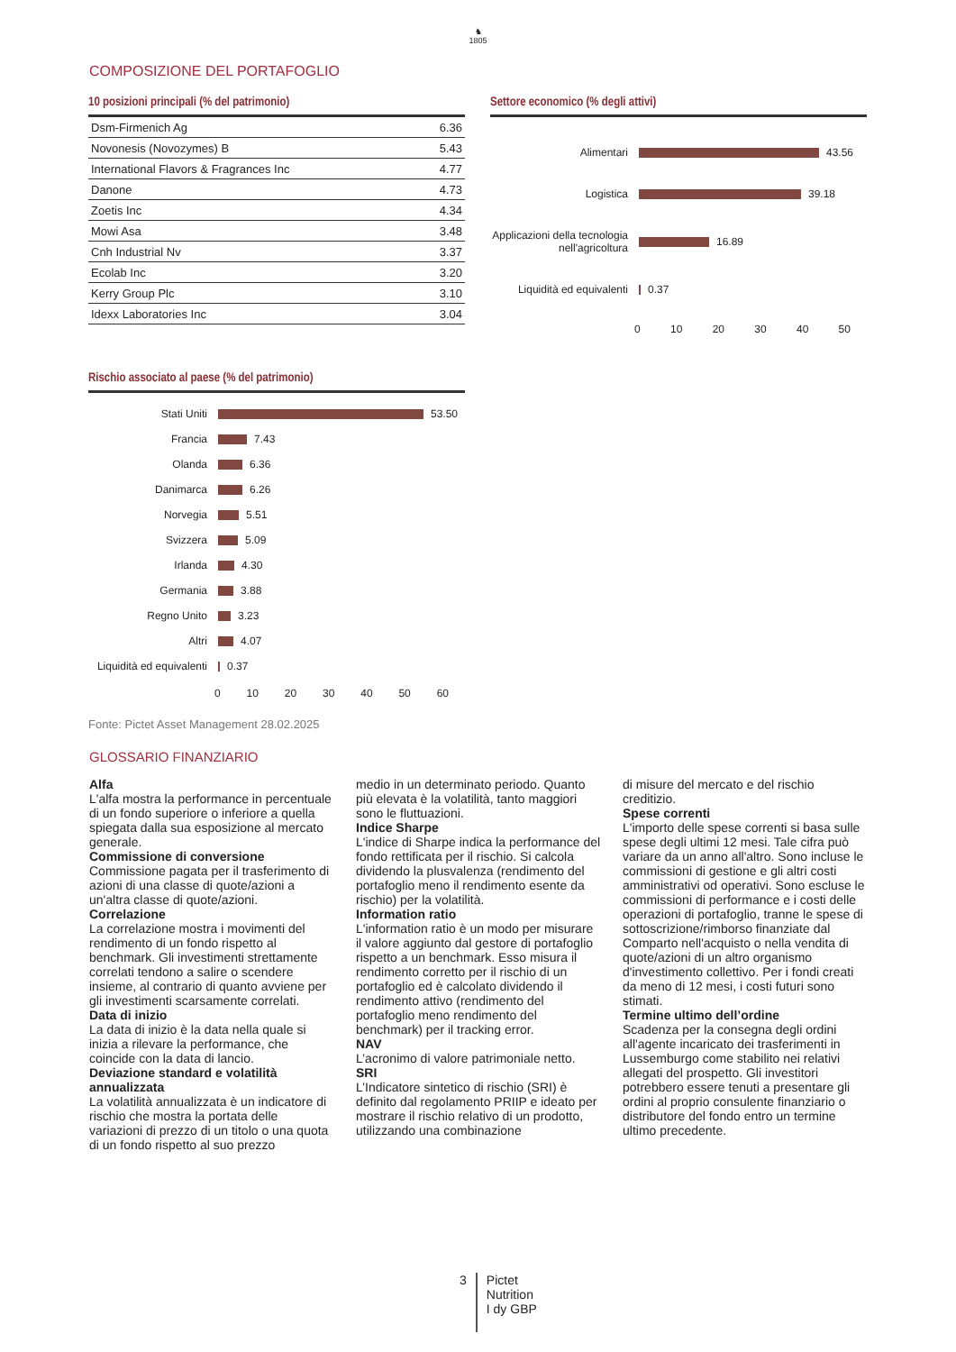♞
1805
COMPOSIZIONE DEL PORTAFOGLIO
10 posizioni principali (% del patrimonio)
| Dsm-Firmenich Ag | 6.36 |
| Novonesis (Novozymes) B | 5.43 |
| International Flavors & Fragrances Inc | 4.77 |
| Danone | 4.73 |
| Zoetis Inc | 4.34 |
| Mowi Asa | 3.48 |
| Cnh Industrial Nv | 3.37 |
| Ecolab Inc | 3.20 |
| Kerry Group Plc | 3.10 |
| Idexx Laboratories Inc | 3.04 |
Settore economico (% degli attivi)
Alimentari
43.56
Logistica
39.18
Applicazioni della tecnologia nell'agricoltura
16.89
Liquidità ed equivalenti
0.37
0 10 20 30 40 50
Rischio associato al paese (% del patrimonio)
Stati Uniti
53.50
Francia
7.43
Olanda
6.36
Danimarca
6.26
Norvegia
5.51
Svizzera
5.09
Irlanda
4.30
Germania
3.88
Regno Unito
3.23
Altri
4.07
Liquidità ed equivalenti
0.37
0 10 20 30 40 50 60
Fonte: Pictet Asset Management 28.02.2025
GLOSSARIO FINANZIARIO
Alfa
L'alfa mostra la performance in percentuale di un fondo superiore o inferiore a quella spiegata dalla sua esposizione al mercato generale.
Commissione di conversione
Commissione pagata per il trasferimento di azioni di una classe di quote/azioni a un'altra classe di quote/azioni.
Correlazione
La correlazione mostra i movimenti del rendimento di un fondo rispetto al benchmark. Gli investimenti strettamente correlati tendono a salire o scendere insieme, al contrario di quanto avviene per gli investimenti scarsamente correlati.
Data di inizio
La data di inizio è la data nella quale si inizia a rilevare la performance, che coincide con la data di lancio.
Deviazione standard e volatilità annualizzata
La volatilità annualizzata è un indicatore di rischio che mostra la portata delle variazioni di prezzo di un titolo o una quota di un fondo rispetto al suo prezzo
medio in un determinato periodo. Quanto più elevata è la volatilità, tanto maggiori sono le fluttuazioni.
Indice Sharpe
L'indice di Sharpe indica la performance del fondo rettificata per il rischio. Si calcola dividendo la plusvalenza (rendimento del portafoglio meno il rendimento esente da rischio) per la volatilità.
Information ratio
L'information ratio è un modo per misurare il valore aggiunto dal gestore di portafoglio rispetto a un benchmark. Esso misura il rendimento corretto per il rischio di un portafoglio ed è calcolato dividendo il rendimento attivo (rendimento del portafoglio meno rendimento del benchmark) per il tracking error.
NAV
L’acronimo di valore patrimoniale netto.
SRI
L’Indicatore sintetico di rischio (SRI) è definito dal regolamento PRIIP e ideato per mostrare il rischio relativo di un prodotto, utilizzando una combinazione
di misure del mercato e del rischio creditizio.
Spese correnti
L'importo delle spese correnti si basa sulle spese degli ultimi 12 mesi. Tale cifra può variare da un anno all'altro. Sono incluse le commissioni di gestione e gli altri costi amministrativi od operativi. Sono escluse le commissioni di performance e i costi delle operazioni di portafoglio, tranne le spese di sottoscrizione/rimborso finanziate dal Comparto nell'acquisto o nella vendita di quote/azioni di un altro organismo d'investimento collettivo. Per i fondi creati da meno di 12 mesi, i costi futuri sono stimati.
Termine ultimo dell’ordine
Scadenza per la consegna degli ordini all'agente incaricato dei trasferimenti in Lussemburgo come stabilito nei relativi allegati del prospetto. Gli investitori potrebbero essere tenuti a presentare gli ordini al proprio consulente finanziario o distributore del fondo entro un termine ultimo precedente.
3
Pictet
Nutrition
I dy GBP